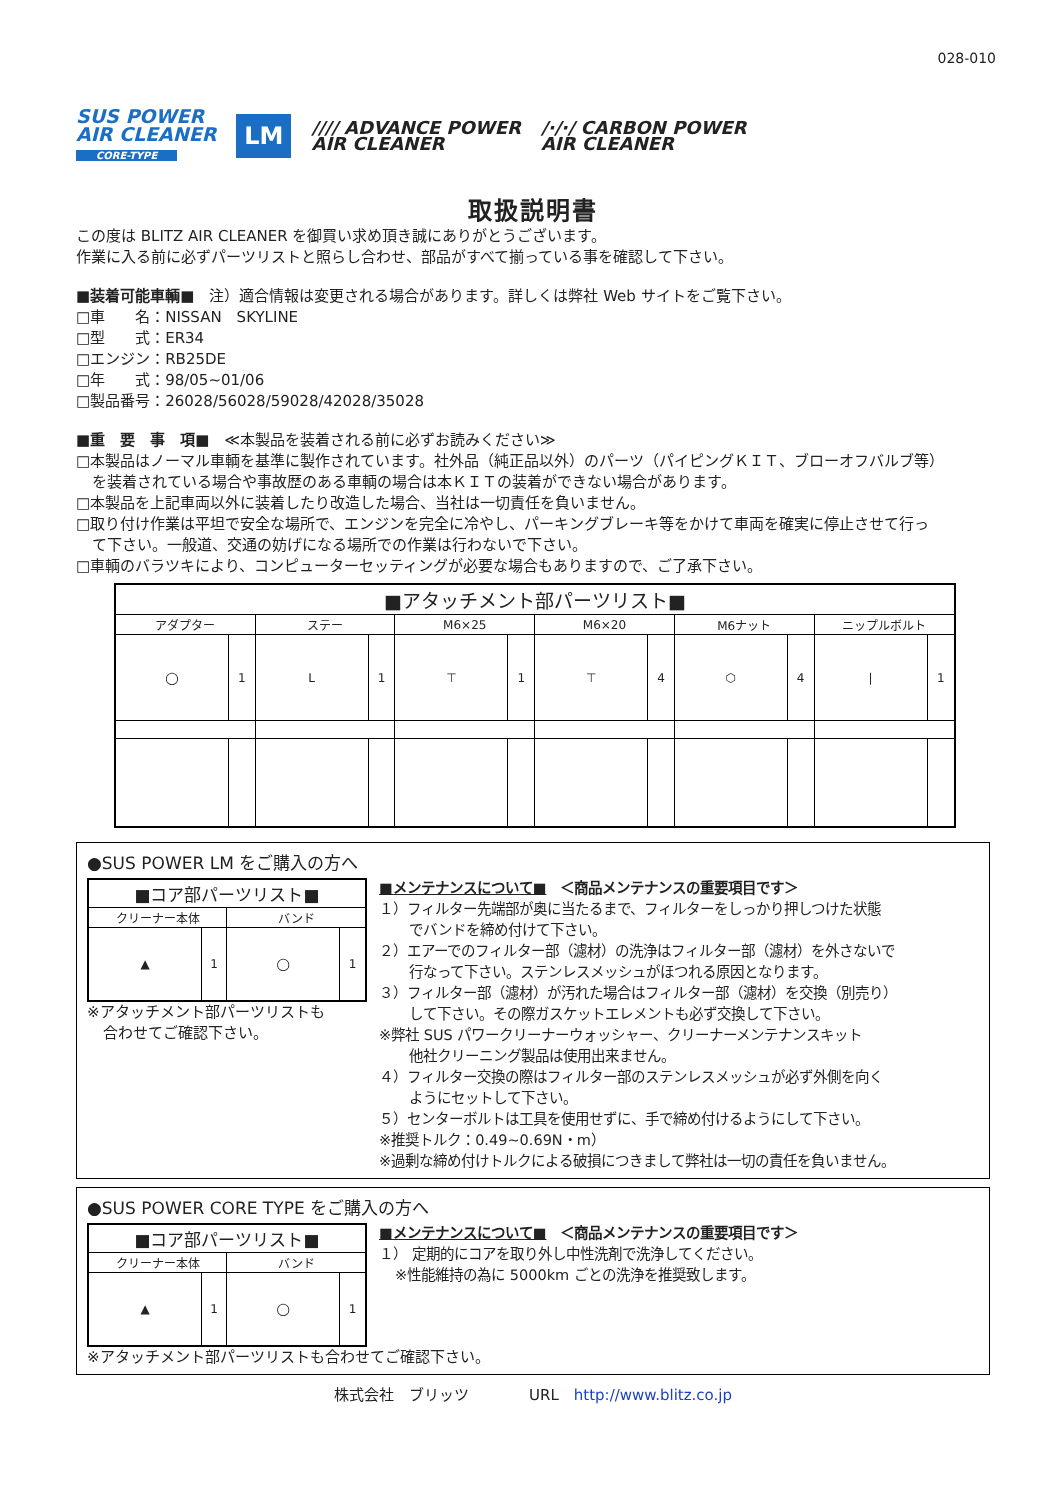028-010
SUS POWER
AIR CLEANER
CORE-TYPE
LM
//// ADVANCE POWER
AIR CLEANER
/·/·/ CARBON POWER
AIR CLEANER
取扱説明書
この度は BLITZ AIR CLEANER を御買い求め頂き誠にありがとうございます。
作業に入る前に必ずパーツリストと照らし合わせ、部品がすべて揃っている事を確認して下さい。
■装着可能車輌■　注）適合情報は変更される場合があります。詳しくは弊社 Web サイトをご覧下さい。
□車　　名：NISSAN　SKYLINE
□型　　式：ER34
□エンジン：RB25DE
□年　　式：98/05~01/06
□製品番号：26028/56028/59028/42028/35028
■重　要　事　項■　≪本製品を装着される前に必ずお読みください≫
□本製品はノーマル車輌を基準に製作されています。社外品（純正品以外）のパーツ（パイピングＫＩＴ、ブローオフバルブ等）
を装着されている場合や事故歴のある車輌の場合は本ＫＩＴの装着ができない場合があります。
□本製品を上記車両以外に装着したり改造した場合、当社は一切責任を負いません。
□取り付け作業は平坦で安全な場所で、エンジンを完全に冷やし、パーキングブレーキ等をかけて車両を確実に停止させて行っ
て下さい。一般道、交通の妨げになる場所での作業は行わないで下さい。
□車輌のバラツキにより、コンピューターセッティングが必要な場合もありますので、ご了承下さい。
| ■アタッチメント部パーツリスト■ | | | | | | | | | | | |
| --- | --- | --- | --- | --- | --- | --- | --- | --- | --- | --- | --- |
| アダプター | | ステー | | M6×25 | | M6×20 | | M6ナット | | ニップルボルト | |
| ◯ | 1 | L | 1 | ⊤ | 1 | ⊤ | 4 | ⬡ | 4 | / | 1 |
●SUS POWER LM をご購入の方へ
| ■コア部パーツリスト■ | | | |
| --- | --- | --- | --- |
| クリーナー本体 | | バンド | |
| ▲ | 1 | ◯ | 1 |
※アタッチメント部パーツリストも
合わせてご確認下さい。
■メンテナンスについて■　＜商品メンテナンスの重要項目です＞
１）フィルター先端部が奥に当たるまで、フィルターをしっかり押しつけた状態
でバンドを締め付けて下さい。
２）エアーでのフィルター部（濾材）の洗浄はフィルター部（濾材）を外さないで
行なって下さい。ステンレスメッシュがほつれる原因となります。
３）フィルター部（濾材）が汚れた場合はフィルター部（濾材）を交換（別売り）
して下さい。その際ガスケットエレメントも必ず交換して下さい。
※弊社 SUS パワークリーナーウォッシャー、クリーナーメンテナンスキット
他社クリーニング製品は使用出来ません。
４）フィルター交換の際はフィルター部のステンレスメッシュが必ず外側を向く
ようにセットして下さい。
５）センターボルトは工具を使用せずに、手で締め付けるようにして下さい。
※推奨トルク：0.49~0.69N・m）
※過剰な締め付けトルクによる破損につきまして弊社は一切の責任を負いません。
●SUS POWER CORE TYPE をご購入の方へ
| ■コア部パーツリスト■ | | | |
| --- | --- | --- | --- |
| クリーナー本体 | | バンド | |
| ▲ | 1 | ◯ | 1 |
■メンテナンスについて■　＜商品メンテナンスの重要項目です＞
１） 定期的にコアを取り外し中性洗剤で洗浄してください。
※性能維持の為に 5000km ごとの洗浄を推奨致します。
※アタッチメント部パーツリストも合わせてご確認下さい。
株式会社　ブリッツ　　　　URL　http://www.blitz.co.jp